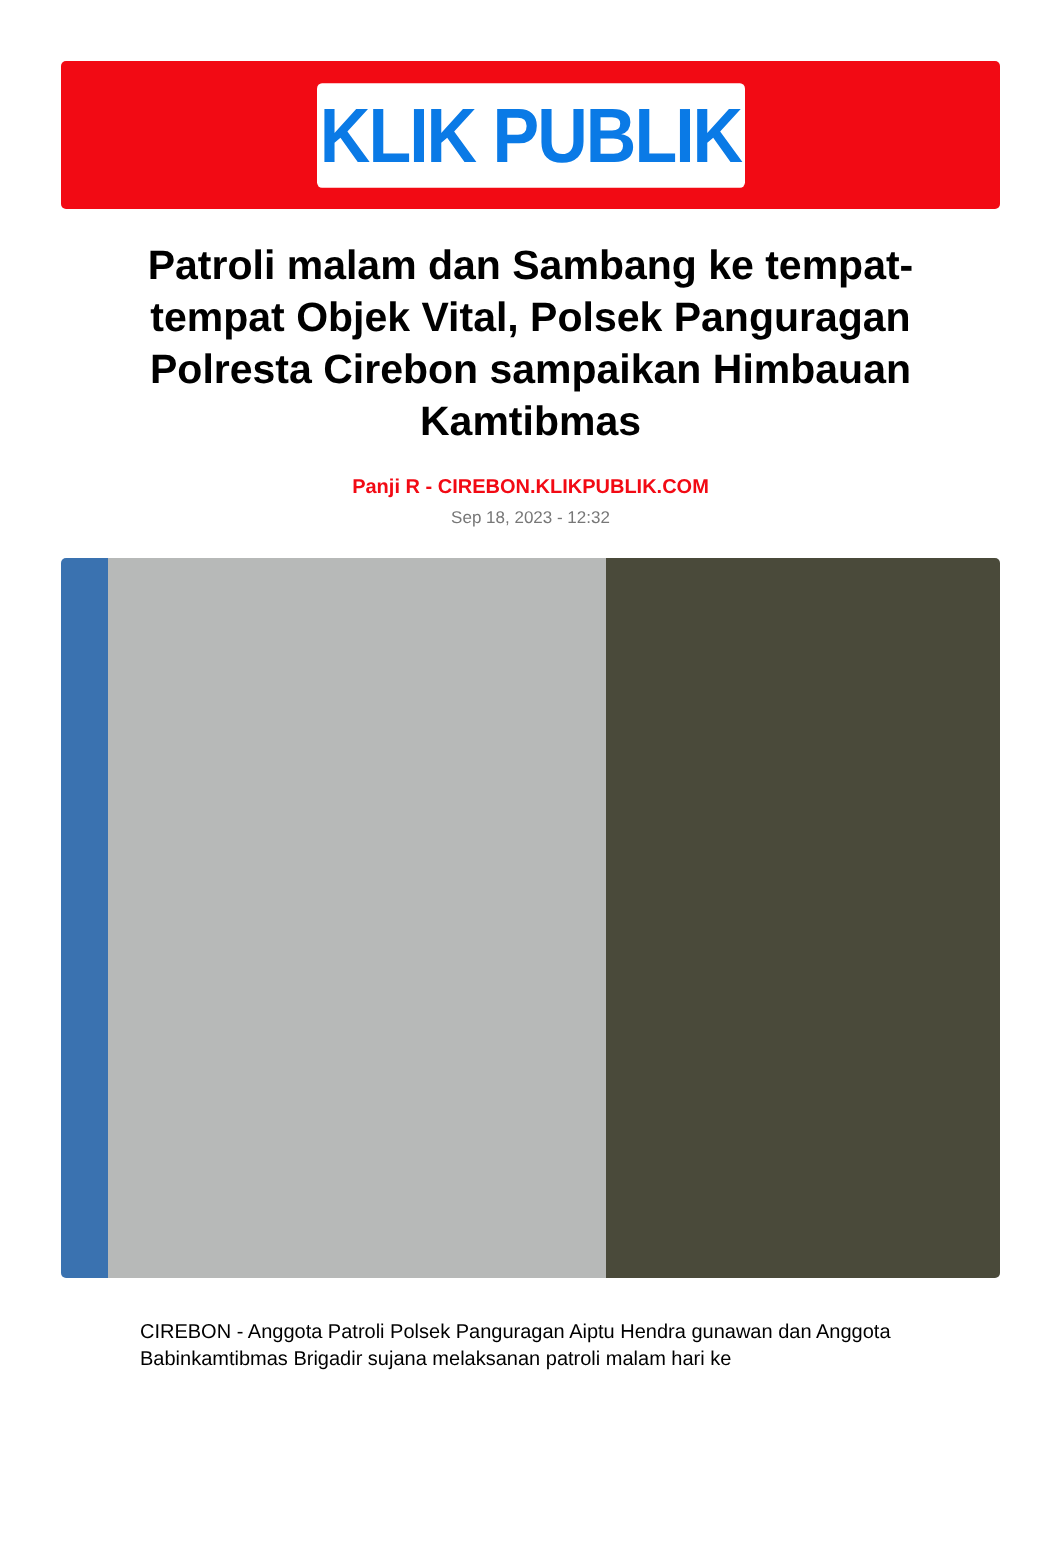KLIK PUBLIK
Patroli malam dan Sambang ke tempat-tempat Objek Vital, Polsek Panguragan Polresta Cirebon sampaikan Himbauan Kamtibmas
Panji R - CIREBON.KLIKPUBLIK.COM
Sep 18, 2023 - 12:32
CIREBON - Anggota Patroli Polsek Panguragan Aiptu Hendra gunawan dan Anggota Babinkamtibmas Brigadir sujana melaksanan patroli malam hari ke